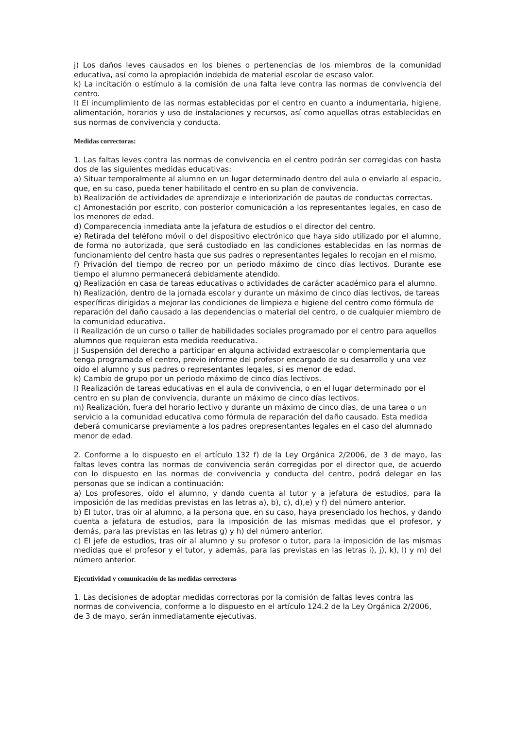j) Los daños leves causados en los bienes o pertenencias de los miembros de la comunidad educativa, así como la apropiación indebida de material escolar de escaso valor.
k) La incitación o estímulo a la comisión de una falta leve contra las normas de convivencia del centro.
l) El incumplimiento de las normas establecidas por el centro en cuanto a indumentaria, higiene, alimentación, horarios y uso de instalaciones y recursos, así como aquellas otras establecidas en sus normas de convivencia y conducta.
Medidas correctoras:
1. Las faltas leves contra las normas de convivencia en el centro podrán ser corregidas con hasta dos de las siguientes medidas educativas:
a) Situar temporalmente al alumno en un lugar determinado dentro del aula o enviarlo al espacio, que, en su caso, pueda tener habilitado el centro en su plan de convivencia.
b) Realización de actividades de aprendizaje e interiorización de pautas de conductas correctas.
c) Amonestación por escrito, con posterior comunicación a los representantes legales, en caso de los menores de edad.
d) Comparecencia inmediata ante la jefatura de estudios o el director del centro.
e) Retirada del teléfono móvil o del dispositivo electrónico que haya sido utilizado por el alumno, de forma no autorizada, que será custodiado en las condiciones establecidas en las normas de funcionamiento del centro hasta que sus padres o representantes legales lo recojan en el mismo.
f) Privación del tiempo de recreo por un periodo máximo de cinco días lectivos. Durante ese tiempo el alumno permanecerá debidamente atendido.
g) Realización en casa de tareas educativas o actividades de carácter académico para el alumno.
h) Realización, dentro de la jornada escolar y durante un máximo de cinco días lectivos, de tareas específicas dirigidas a mejorar las condiciones de limpieza e higiene del centro como fórmula de reparación del daño causado a las dependencias o material del centro, o de cualquier miembro de la comunidad educativa.
i) Realización de un curso o taller de habilidades sociales programado por el centro para aquellos alumnos que requieran esta medida reeducativa.
j) Suspensión del derecho a participar en alguna actividad extraescolar o complementaria que tenga programada el centro, previo informe del profesor encargado de su desarrollo y una vez oído el alumno y sus padres o representantes legales, si es menor de edad.
k) Cambio de grupo por un periodo máximo de cinco días lectivos.
l) Realización de tareas educativas en el aula de convivencia, o en el lugar determinado por el centro en su plan de convivencia, durante un máximo de cinco días lectivos.
m) Realización, fuera del horario lectivo y durante un máximo de cinco días, de una tarea o un servicio a la comunidad educativa como fórmula de reparación del daño causado. Esta medida deberá comunicarse previamente a los padres orepresentantes legales en el caso del alumnado menor de edad.
2. Conforme a lo dispuesto en el artículo 132 f) de la Ley Orgánica 2/2006, de 3 de mayo, las faltas leves contra las normas de convivencia serán corregidas por el director que, de acuerdo con lo dispuesto en las normas de convivencia y conducta del centro, podrá delegar en las personas que se indican a continuación:
a) Los profesores, oído el alumno, y dando cuenta al tutor y a jefatura de estudios, para la imposición de las medidas previstas en las letras a), b), c), d),e) y f) del número anterior.
b) El tutor, tras oír al alumno, a la persona que, en su caso, haya presenciado los hechos, y dando cuenta a jefatura de estudios, para la imposición de las mismas medidas que el profesor, y demás, para las previstas en las letras g) y h) del número anterior.
c) El jefe de estudios, tras oír al alumno y su profesor o tutor, para la imposición de las mismas medidas que el profesor y el tutor, y además, para las previstas en las letras i), j), k), l) y m) del número anterior.
Ejecutividad y comunicación de las medidas correctoras
1. Las decisiones de adoptar medidas correctoras por la comisión de faltas leves contra las normas de convivencia, conforme a lo dispuesto en el artículo 124.2 de la Ley Orgánica 2/2006, de 3 de mayo, serán inmediatamente ejecutivas.